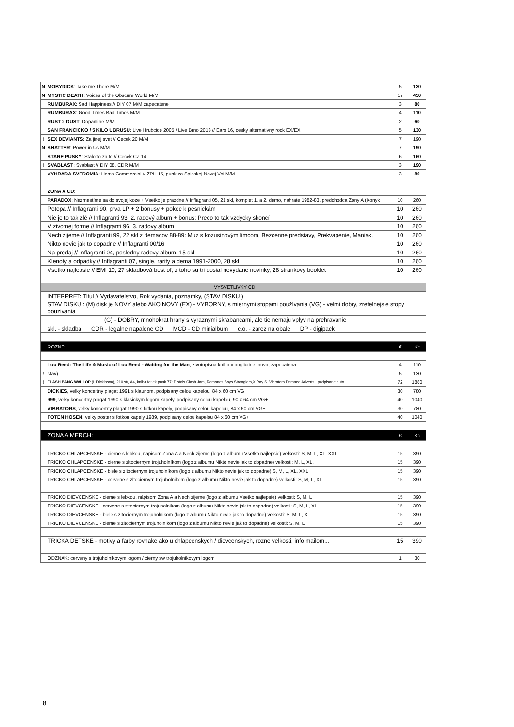| N | MOBYDICK : Take me There M/M | 5 | 130 |
| N | MYSTIC DEATH : Voices of the Obscure World M/M | 17 | 450 |
| | RUMBURAX : Sad Happiness // DIY 07 M/M zapecatene | 3 | 80 |
| | RUMBURAX : Good Times Bad Times M/M | 4 | 110 |
| | RUST 2 DUST : Dopamine M/M | 2 | 60 |
| | SAN FRANCICKO / 5 KILO UBRUSU : Live Hrubcice 2005 / Live Brno 2013 // Ears 16, cesky alternativny rock EX/EX | 5 | 130 |
| ! | SEX DEVIANTS : Za jinej svet // Cecek 20 M/M | 7 | 190 |
| N | SHATTER : Power in Us M/M | 7 | 190 |
| | STARE PUSKY : Stalo to za to // Cecek CZ 14 | 6 | 160 |
| ! | SVABLAST : Svablast // DIY 08, CDR M/M | 3 | 190 |
| | VYHRADA SVEDOMIA : Homo Commercial // ZPH 15, punk zo Spisskej Novej Vsi M/M | 3 | 80 |
| | ZONA A CD : | | |
| | PARADOX : Nezmestíme sa do svojej koze + Vsetko je prazdne // Inflagranti 05, 21 skl, komplet 1. a 2. demo, nahrate 1982-83, predchodca Zony A (Konyk | 10 | 260 |
| | Potopa // Inflagranti 90, prva LP + 2 bonusy + pokec k pesnickám | 10 | 260 |
| | Nie je to tak zlé // Inflagranti 93, 2. radový album + bonus: Preco to tak vzdycky skoncí | 10 | 260 |
| | V zivotnej forme // Inflagranti 96, 3. radovy album | 10 | 260 |
| | Nech zijeme // Inflagranti 99, 22 skl z demacov 88-89: Muz s kozusinovým limcom, Bezcenne predstavy, Prekvapenie, Maniak, | 10 | 260 |
| | Nikto nevie jak to dopadne // Inflagranti 00/16 | 10 | 260 |
| | Na predaj // Inflagranti 04, posledny radovy album, 15 skl | 10 | 260 |
| | Klenoty a odpadky // Inflagranti 07, single, rarity a dema 1991-2000, 28 skl | 10 | 260 |
| | Vsetko najlepsie // EMI 10, 27 skladbová best of, z toho su tri dosial nevydane novinky, 28 strankovy booklet | 10 | 260 |
| | VYSVETLIVKY CD : | | |
| | INTERPRET: Titul // Vydavatelstvo, Rok vydania, poznamky, (STAV DISKU ) | | |
| | STAV DISKU : (M) disk je NOVY alebo AKO NOVY (EX) - VYBORNY, s miernymi stopami používania (VG) - velmi dobry, zretelnejsie stopy pouzivania | | |
| | (G) - DOBRY, mnohokrat hrany s vyraznymi skrabancami, ale tie nemaju vplyv na prehravanie | | |
| | skl. - skladba CDR - legalne napalene CD MCD - CD minialbum c.o. - zarez na obale DP - digipack | | |
| | ROZNE: | € | Kc |
| | Lou Reed: The Life & Music of Lou Reed - Waiting for the Man , zivotopisna kniha v anglictine, nova, zapecatena | 4 | 110 |
| ! | stav) | 5 | 130 |
| ! | FLASH BANG WALLOP (I. Dickinson), 210 str, A4, kniha fotiek punk 77: Pistols Clash Jam, Ramones Boys Stranglers,X Ray S. Vibrators Damned Adverts.. podpisane auto | 72 | 1880 |
| | DICKIES , velky koncertny plagat 1991 s klaunom, podpisany celou kapelou, 84 x 60 cm VG | 30 | 780 |
| | 999 , velky koncertny plagat 1990 s klasickym logom kapely, podpisany celou kapelou, 90 x 64 cm VG+ | 40 | 1040 |
| | VIBRATORS , velky koncertny plagat 1990 s fotkou kapely, podpisany celou kapelou, 84 x 60 cm VG+ | 30 | 780 |
| | TOTEN HOSEN , velky poster s fotkou kapely 1989, podpisany celou kapelou 84 x 60 cm VG+ | 40 | 1040 |
| | ZONA A MERCH: | € | Kc |
| | TRICKO CHLAPCENSKE - cierne s lebkou, napisom Zona A a Nech zijeme (logo z albumu Vsetko najlepsie) velkosti: S, M, L, XL, XXL | 15 | 390 |
| | TRICKO CHLAPCENSKE - cierne s zltociernym trojuholníkom (logo z albumu Nikto nevie jak to dopadne) velkosti: M, L, XL, | 15 | 390 |
| | TRICKO CHLAPCENSKE - biele s zltociernym trojuholníkom (logo z albumu Nikto nevie jak to dopadne) S, M, L, XL, XXL | 15 | 390 |
| | TRICKO CHLAPCENSKE - cervene s zltociernym trojuholnikom (logo z albumu Nikto nevie jak to dopadne) velkosti: S, M, L, XL | 15 | 390 |
| | TRICKO DIEVCENSKE - cierne s lebkou, nápisom Zona A a Nech zijeme (logo z albumu Vsetko najlepsie) velkosti: S, M, L | 15 | 390 |
| | TRICKO DIEVCENSKE - cervene s zltociernym trojuholnikom (logo z albumu Nikto nevie jak to dopadne) velkosti: S, M, L, XL | 15 | 390 |
| | TRICKO DIEVCENSKE - biele s zltociernym trojuholnikom (logo z albumu Nikto nevie jak to dopadne) velkosti: S, M, L, XL | 15 | 390 |
| | TRICKO DIEVCENSKE - cierne s zltociernym trojuholnikom (logo z albumu Nikto nevie jak to dopadne) velkosti: S, M, L | 15 | 390 |
| | TRICKA DETSKE - motivy a farby rovnake ako u chlapcenskych / dievcenskych, rozne velkosti, info mailom... | 15 | 390 |
| | ODZNAK: cerveny s trojuholnikovym logom / cierny sw trojuholnikovym logom | 1 | 30 |
8